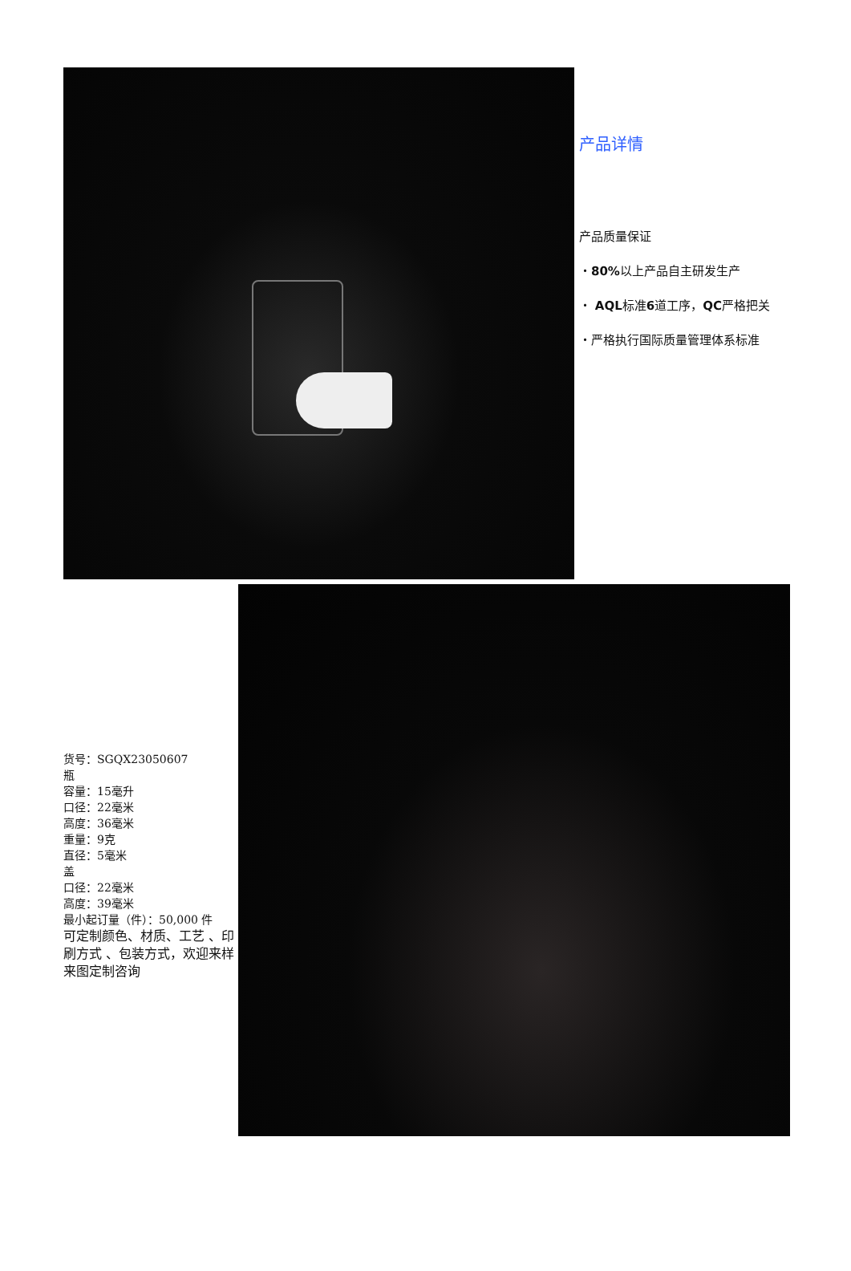产品详情
产品质量保证
・80% 以上产品自主研发生产
・ AQL标准6道工序，QC严格把关
・严格执行国际质量管理体系标准
货号：SGQX23050607
瓶
容量：15毫升
口径：22毫米
高度：36毫米
重量：9克
直径：5毫米
盖
口径：22毫米
高度：39毫米
最小起订量（件）：50,000 件
可定制颜色、材质、工艺 、印刷方式 、包装方式，欢迎来样来图定制咨询